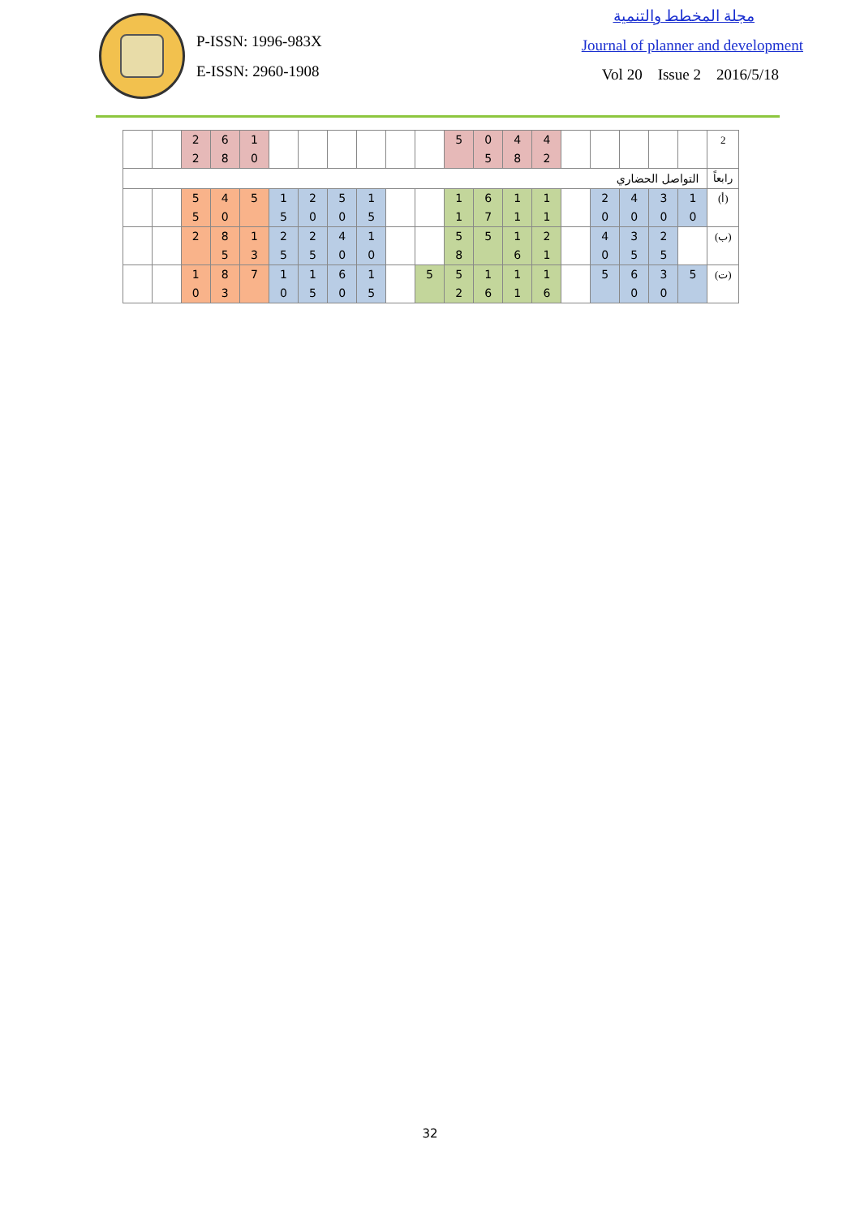P-ISSN: 1996-983X
E-ISSN: 2960-1908
مجلة المخطط والتنمية
Journal of planner and development
Vol 20 Issue 2 2016/5/18
| 2 | | | | | | 4 2 | 4 8 | 0 5 | 5 | | | | | | | 1 0 | 6 8 | 2 2 | | |
| رابعاً | التواصل الحضاري | | | | | | | | | | | | | | | | | | | |
| (أ) | 1 0 | 3 0 | 4 0 | 2 0 | | 1 1 | 1 1 | 6 7 | 1 1 | | | 1 5 | 5 0 | 2 0 | 1 5 | 5 | 4 0 | 5 5 | | |
| (ب) | | 2 5 | 3 5 | 4 0 | | 2 1 | 1 6 | 5 | 5 8 | | | 1 0 | 4 0 | 2 5 | 2 5 | 1 3 | 8 5 | 2 | | |
| (ت) | 5 | 3 0 | 6 0 | 5 | | 1 6 | 1 1 | 1 6 | 5 2 | 5 | | 1 5 | 6 0 | 1 5 | 1 0 | 7 | 8 3 | 1 0 | | |
32